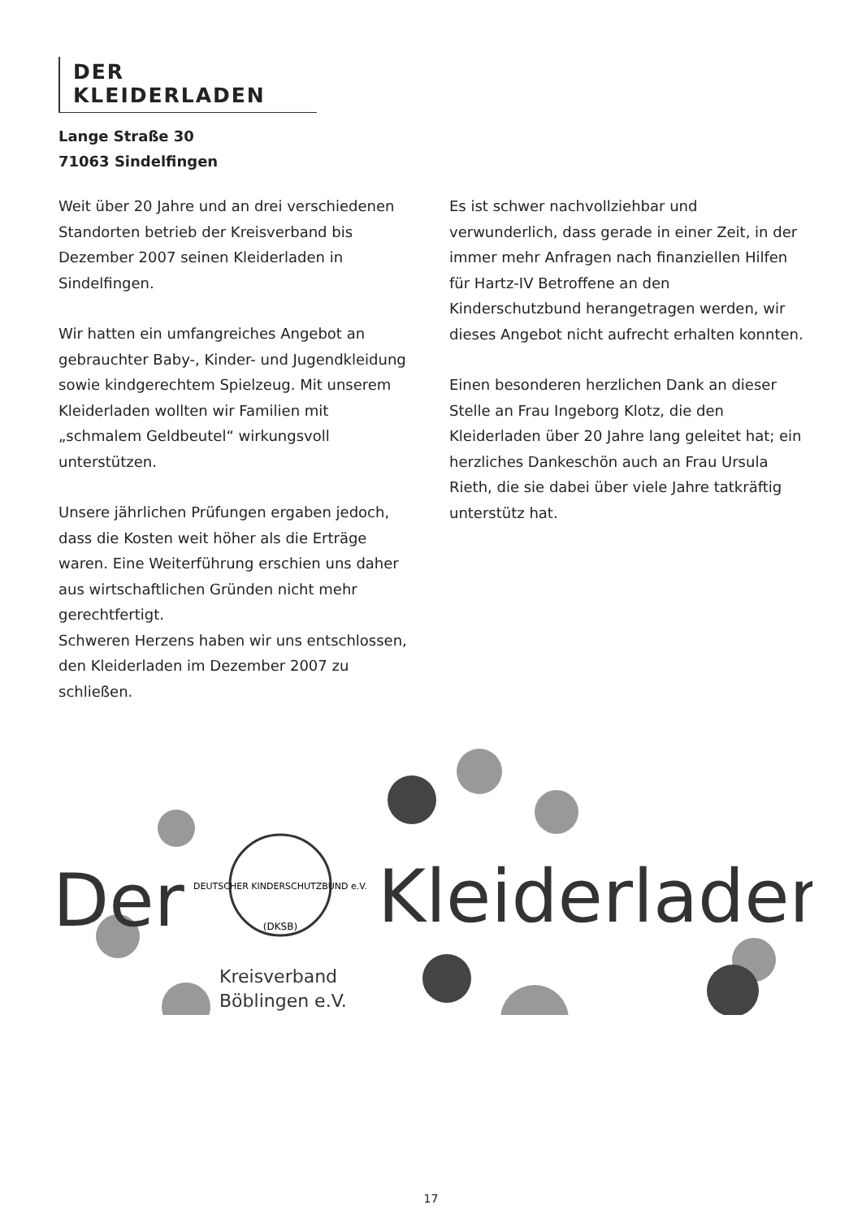DER KLEIDERLADEN
Lange Straße 30
71063 Sindelfingen
Weit über 20 Jahre und an drei verschiedenen Standorten betrieb der Kreisverband bis Dezember 2007 seinen Kleiderladen in Sindelfingen.
Wir hatten ein umfangreiches Angebot an gebrauchter Baby-, Kinder- und Jugendkleidung sowie kindgerechtem Spielzeug. Mit unserem Kleiderladen wollten wir Familien mit „schmalem Geldbeutel“ wirkungsvoll unterstützen.
Unsere jährlichen Prüfungen ergaben jedoch, dass die Kosten weit höher als die Erträge waren. Eine Weiterführung erschien uns daher aus wirtschaftlichen Gründen nicht mehr gerechtfertigt.
Schweren Herzens haben wir uns entschlossen, den Kleiderladen im Dezember 2007 zu schließen.
Es ist schwer nachvollziehbar und verwunderlich, dass gerade in einer Zeit, in der immer mehr Anfragen nach finanziellen Hilfen für Hartz-IV Betroffene an den Kinderschutzbund herangetragen werden, wir dieses Angebot nicht aufrecht erhalten konnten.
Einen besonderen herzlichen Dank an dieser Stelle an Frau Ingeborg Klotz, die den Kleiderladen über 20 Jahre lang geleitet hat; ein herzliches Dankeschön auch an Frau Ursula Rieth, die sie dabei über viele Jahre tatkräftig unterstütz hat.
Der
Kleiderladen
DEUTSCHER KINDERSCHUTZBUND e.V.
(DKSB)
Kreisverband
Böblingen e.V.
17